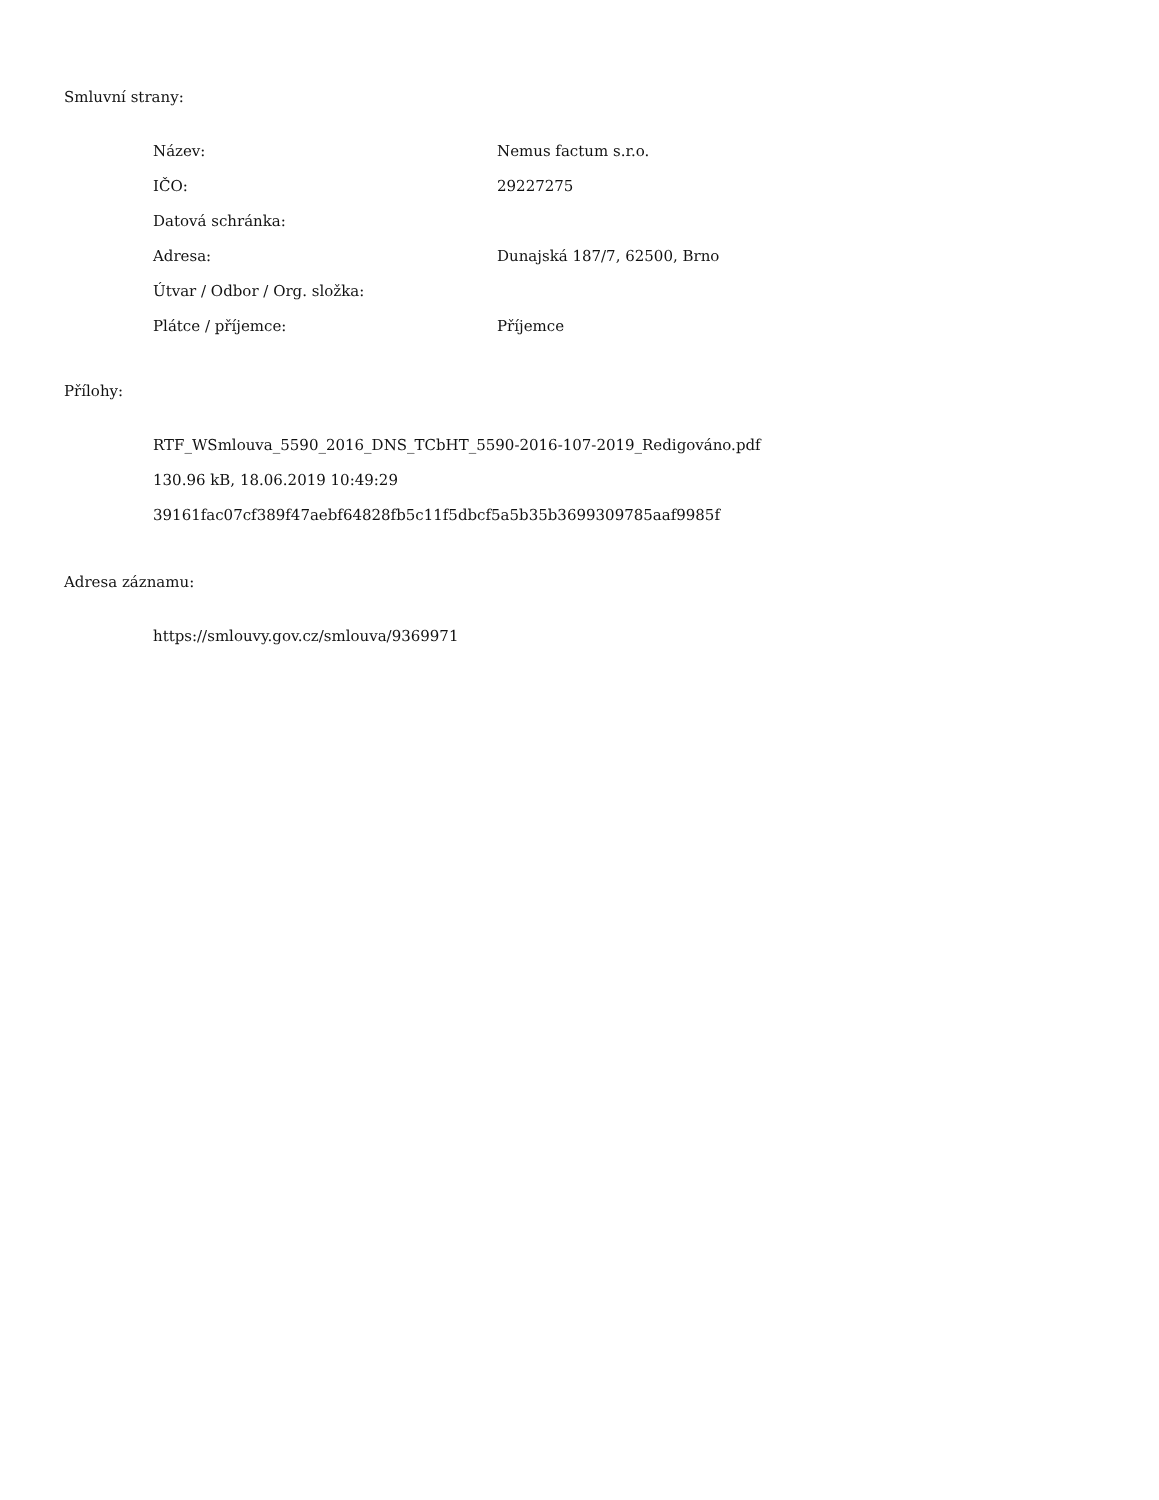Smluvní strany:
| Název: | Nemus factum s.r.o. |
| IČO: | 29227275 |
| Datová schránka: | |
| Adresa: | Dunajská 187/7, 62500, Brno |
| Útvar / Odbor / Org. složka: | |
| Plátce / příjemce: | Příjemce |
Přílohy:
RTF_WSmlouva_5590_2016_DNS_TCbHT_5590-2016-107-2019_Redigováno.pdf
130.96 kB, 18.06.2019 10:49:29
39161fac07cf389f47aebf64828fb5c11f5dbcf5a5b35b3699309785aaf9985f
Adresa záznamu:
https://smlouvy.gov.cz/smlouva/9369971